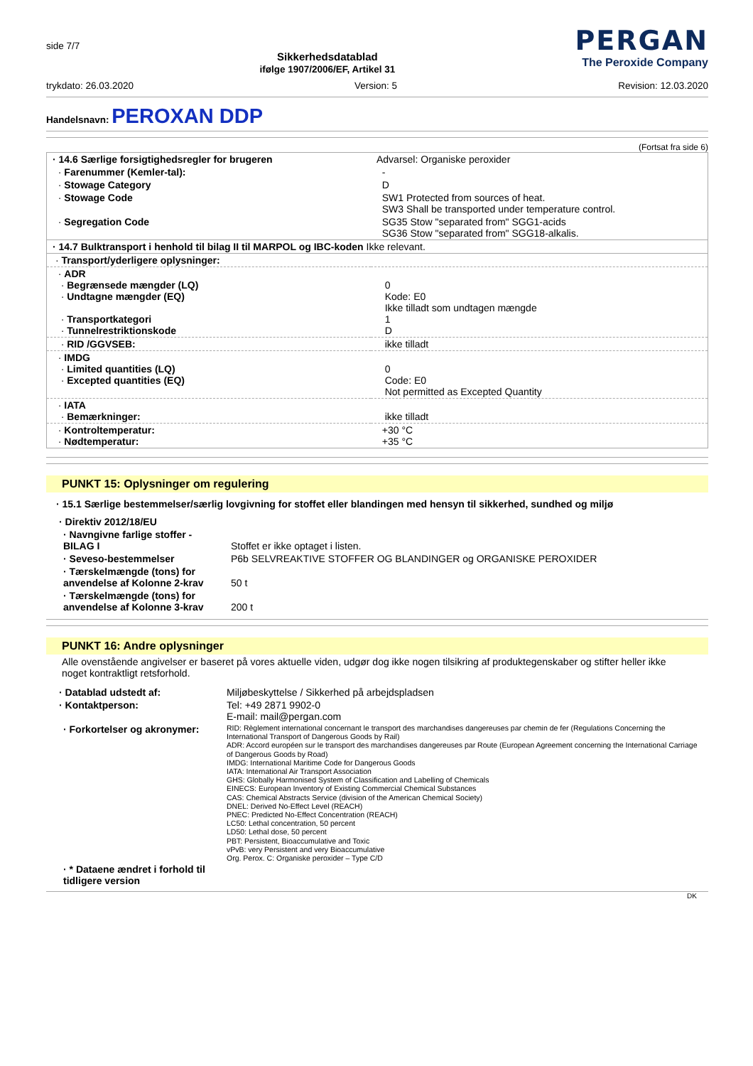side 7/7
Sikkerhedsdatablad
ifølge 1907/2006/EF, Artikel 31
PERGAN
The Peroxide Company
trykdato: 26.03.2020 Version: 5 Revision: 12.03.2020
Handelsnavn: PEROXAN DDP
(Fortsat fra side 6)
| · 14.6 Særlige forsigtighedsregler for brugeren | Advarsel: Organiske peroxider |
| · Farenummer (Kemler-tal): | - |
| · Stowage Category | D |
| · Stowage Code | SW1 Protected from sources of heat. SW3 Shall be transported under temperature control. |
| · Segregation Code | SG35 Stow "separated from" SGG1-acids SG36 Stow "separated from" SGG18-alkalis. |
| · 14.7 Bulktransport i henhold til bilag II til MARPOL og IBC-koden Ikke relevant. | |
| · Transport/yderligere oplysninger: | |
| · ADR · Begrænsede mængder (LQ) · Undtagne mængder (EQ) · Transportkategori · Tunnelrestriktionskode | 0 Kode: E0 Ikke tilladt som undtagen mængde 1 D |
| · RID /GGVSEB: | ikke tilladt |
| · IMDG · Limited quantities (LQ) · Excepted quantities (EQ) | 0 Code: E0 Not permitted as Excepted Quantity |
| · IATA · Bemærkninger: | ikke tilladt |
| · Kontroltemperatur: · Nødtemperatur: | +30 °C +35 °C |
PUNKT 15: Oplysninger om regulering
· 15.1 Særlige bestemmelser/særlig lovgivning for stoffet eller blandingen med hensyn til sikkerhed, sundhed og miljø
| · Direktiv 2012/18/EU | |
| · Navngivne farlige stoffer - BILAG I | Stoffet er ikke optaget i listen. |
| · Seveso-bestemmelser | P6b SELVREAKTIVE STOFFER OG BLANDINGER og ORGANISKE PEROXIDER |
| · Tærskelmængde (tons) for anvendelse af Kolonne 2-krav | 50 t |
| · Tærskelmængde (tons) for anvendelse af Kolonne 3-krav | 200 t |
PUNKT 16: Andre oplysninger
Alle ovenstående angivelser er baseret på vores aktuelle viden, udgør dog ikke nogen tilsikring af produktegenskaber og stifter heller ikke noget kontraktligt retsforhold.
| · Datablad udstedt af: | Miljøbeskyttelse / Sikkerhed på arbejdspladsen |
| · Kontaktperson: | Tel: +49 2871 9902-0 E-mail: mail@pergan.com |
| · Forkortelser og akronymer: | RID: Règlement international concernant le transport des marchandises dangereuses par chemin de fer (Regulations Concerning the International Transport of Dangerous Goods by Rail) ADR: Accord européen sur le transport des marchandises dangereuses par Route (European Agreement concerning the International Carriage of Dangerous Goods by Road) IMDG: International Maritime Code for Dangerous Goods IATA: International Air Transport Association GHS: Globally Harmonised System of Classification and Labelling of Chemicals EINECS: European Inventory of Existing Commercial Chemical Substances CAS: Chemical Abstracts Service (division of the American Chemical Society) DNEL: Derived No-Effect Level (REACH) PNEC: Predicted No-Effect Concentration (REACH) LC50: Lethal concentration, 50 percent LD50: Lethal dose, 50 percent PBT: Persistent, Bioaccumulative and Toxic vPvB: very Persistent and very Bioaccumulative Org. Perox. C: Organiske peroxider – Type C/D |
| · * Dataene ændret i forhold til tidligere version | |
DK